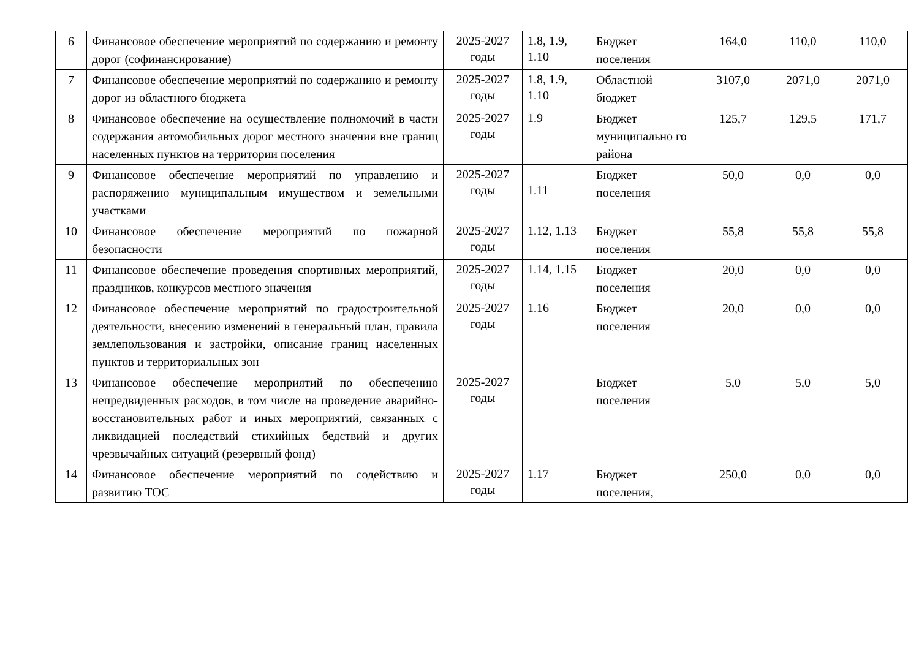| 6 | Финансовое обеспечение мероприятий по содержанию и ремонту дорог (софинансирование) | 2025-2027 годы | 1.8, 1.9, 1.10 | Бюджет поселения | 164,0 | 110,0 | 110,0 |
| 7 | Финансовое обеспечение мероприятий по содержанию и ремонту дорог из областного бюджета | 2025-2027 годы | 1.8, 1.9, 1.10 | Областной бюджет | 3107,0 | 2071,0 | 2071,0 |
| 8 | Финансовое обеспечение на осуществление полномочий в части содержания автомобильных дорог местного значения вне границ населенных пунктов на территории поселения | 2025-2027 годы | 1.9 | Бюджет муниципально го района | 125,7 | 129,5 | 171,7 |
| 9 | Финансовое обеспечение мероприятий по управлению и распоряжению муниципальным имуществом и земельными участками | 2025-2027 годы | 1.11 | Бюджет поселения | 50,0 | 0,0 | 0,0 |
| 10 | Финансовое обеспечение мероприятий по пожарной безопасности | 2025-2027 годы | 1.12, 1.13 | Бюджет поселения | 55,8 | 55,8 | 55,8 |
| 11 | Финансовое обеспечение проведения спортивных мероприятий, праздников, конкурсов местного значения | 2025-2027 годы | 1.14, 1.15 | Бюджет поселения | 20,0 | 0,0 | 0,0 |
| 12 | Финансовое обеспечение мероприятий по градостроительной деятельности, внесению изменений в генеральный план, правила землепользования и застройки, описание границ населенных пунктов и территориальных зон | 2025-2027 годы | 1.16 | Бюджет поселения | 20,0 | 0,0 | 0,0 |
| 13 | Финансовое обеспечение мероприятий по обеспечению непредвиденных расходов, в том числе на проведение аварийно-восстановительных работ и иных мероприятий, связанных с ликвидацией последствий стихийных бедствий и других чрезвычайных ситуаций (резервный фонд) | 2025-2027 годы | | Бюджет поселения | 5,0 | 5,0 | 5,0 |
| 14 | Финансовое обеспечение мероприятий по содействию и развитию ТОС | 2025-2027 годы | 1.17 | Бюджет поселения, | 250,0 | 0,0 | 0,0 |